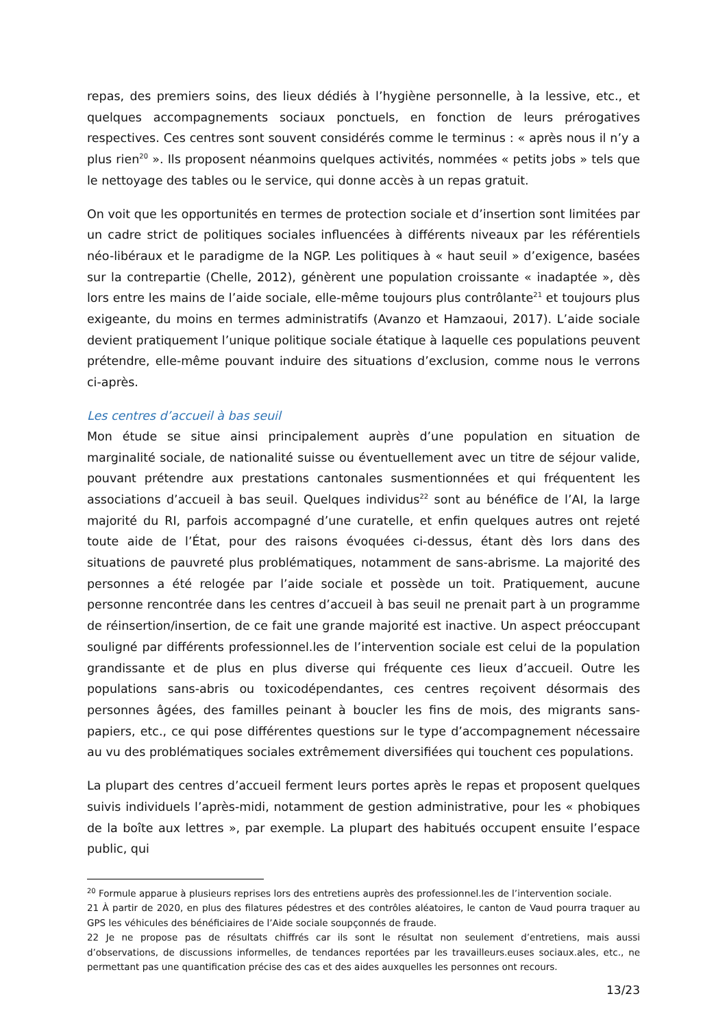repas, des premiers soins, des lieux dédiés à l’hygiène personnelle, à la lessive, etc., et quelques accompagnements sociaux ponctuels, en fonction de leurs prérogatives respectives. Ces centres sont souvent considérés comme le terminus : « après nous il n’y a plus rien<sup>20</sup> ». Ils proposent néanmoins quelques activités, nommées « petits jobs » tels que le nettoyage des tables ou le service, qui donne accès à un repas gratuit.
On voit que les opportunités en termes de protection sociale et d’insertion sont limitées par un cadre strict de politiques sociales influencées à différents niveaux par les référentiels néo-libéraux et le paradigme de la NGP. Les politiques à « haut seuil » d’exigence, basées sur la contrepartie (Chelle, 2012), génèrent une population croissante « inadaptée », dès lors entre les mains de l’aide sociale, elle-même toujours plus contrôlante<sup>21</sup> et toujours plus exigeante, du moins en termes administratifs (Avanzo et Hamzaoui, 2017). L’aide sociale devient pratiquement l’unique politique sociale étatique à laquelle ces populations peuvent prétendre, elle-même pouvant induire des situations d’exclusion, comme nous le verrons ci-après.
Les centres d’accueil à bas seuil
Mon étude se situe ainsi principalement auprès d’une population en situation de marginalité sociale, de nationalité suisse ou éventuellement avec un titre de séjour valide, pouvant prétendre aux prestations cantonales susmentionnées et qui fréquentent les associations d’accueil à bas seuil. Quelques individus<sup>22</sup> sont au bénéfice de l’AI, la large majorité du RI, parfois accompagné d’une curatelle, et enfin quelques autres ont rejeté toute aide de l’État, pour des raisons évoquées ci-dessus, étant dès lors dans des situations de pauvreté plus problématiques, notamment de sans-abrisme. La majorité des personnes a été relogée par l’aide sociale et possède un toit. Pratiquement, aucune personne rencontrée dans les centres d’accueil à bas seuil ne prenait part à un programme de réinsertion/insertion, de ce fait une grande majorité est inactive. Un aspect préoccupant souligné par différents professionnel.les de l’intervention sociale est celui de la population grandissante et de plus en plus diverse qui fréquente ces lieux d’accueil. Outre les populations sans-abris ou toxicodépendantes, ces centres reçoivent désormais des personnes âgées, des familles peinant à boucler les fins de mois, des migrants sans-papiers, etc., ce qui pose différentes questions sur le type d’accompagnement nécessaire au vu des problématiques sociales extrêmement diversifiées qui touchent ces populations.
La plupart des centres d’accueil ferment leurs portes après le repas et proposent quelques suivis individuels l’après-midi, notamment de gestion administrative, pour les « phobiques de la boîte aux lettres », par exemple. La plupart des habitués occupent ensuite l’espace public, qui
<sup>20</sup> Formule apparue à plusieurs reprises lors des entretiens auprès des professionnel.les de l’intervention sociale.
21 À partir de 2020, en plus des filatures pédestres et des contrôles aléatoires, le canton de Vaud pourra traquer au GPS les véhicules des bénéficiaires de l’Aide sociale soupçonnés de fraude.
22 Je ne propose pas de résultats chiffrés car ils sont le résultat non seulement d’entretiens, mais aussi d’observations, de discussions informelles, de tendances reportées par les travailleurs.euses sociaux.ales, etc., ne permettant pas une quantification précise des cas et des aides auxquelles les personnes ont recours.
13/23